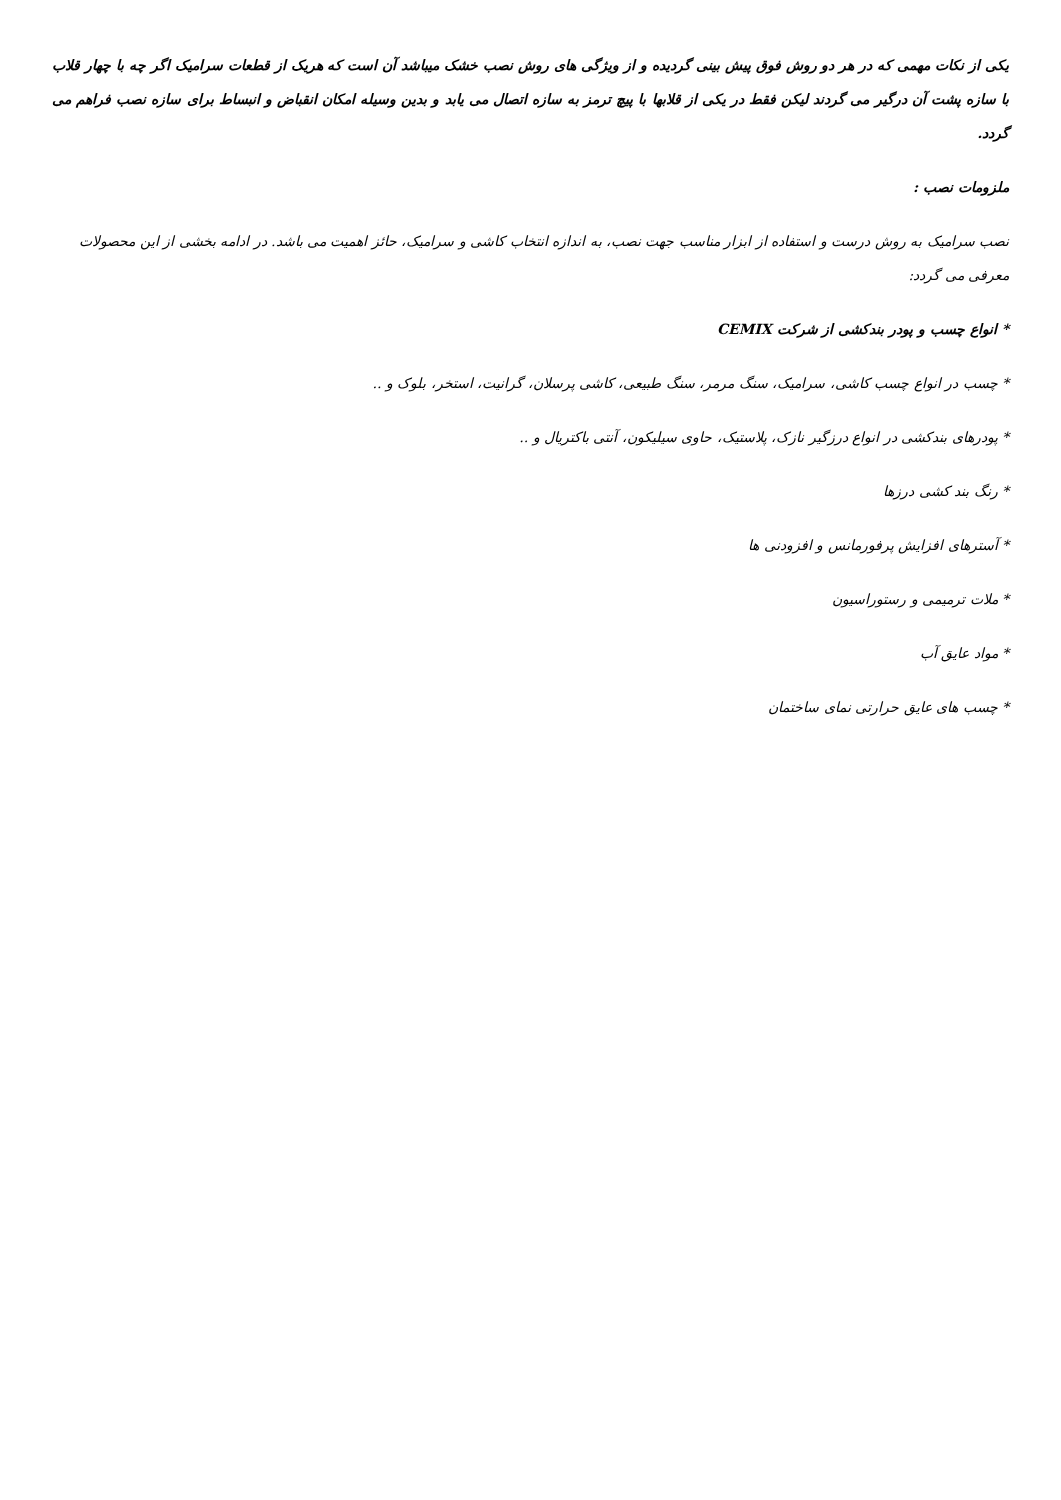یکی از نکات مهمی که در هر دو روش فوق پیش بینی گردیده و از ویژگی های روش نصب خشک میباشد آن است که هریک از قطعات سرامیک اگر چه با چهار قلاب با سازه پشت آن درگیر می گردند لیکن فقط در یکی از قلابها با پیچ ترمز به سازه اتصال می یابد و بدین وسیله امکان انقباض و انبساط برای سازه نصب فراهم می گردد.
ملزومات نصب :
نصب سرامیک به روش درست و استفاده از ابزار مناسب جهت نصب، به اندازه انتخاب کاشی و سرامیک، حائز اهمیت می باشد. در ادامه بخشی از این محصولات معرفی می گردد:
* انواع چسب و پودر بندکشی از شرکت CEMIX
* چسب در انواع چسب کاشی، سرامیک، سنگ مرمر، سنگ طبیعی، کاشی پرسلان، گرانیت، استخر، بلوک و ..
* پودرهای بندکشی در انواع درزگیر نازک، پلاستیک، حاوی سیلیکون، آنتی باکتریال و ..
* رنگ بند کشی درزها
* آسترهای افزایش پرفورمانس و افزودنی ها
* ملات ترمیمی و رستوراسیون
* مواد عایق آب
* چسب های عایق حرارتی نمای ساختمان